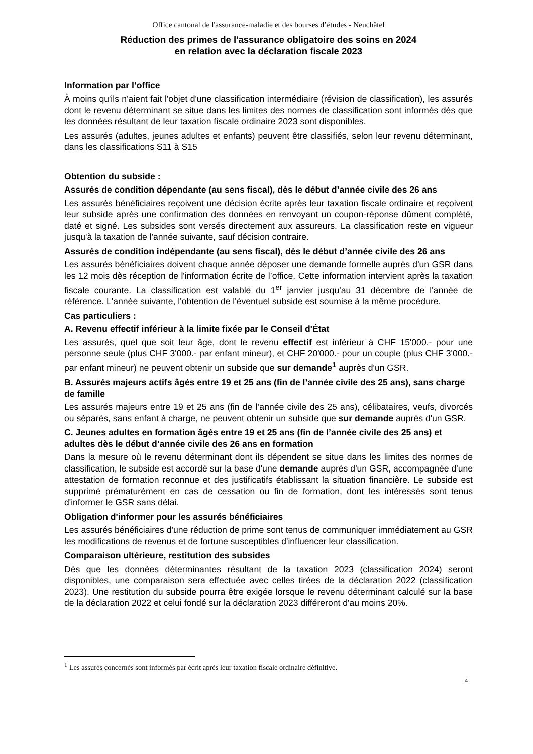Office cantonal de l'assurance-maladie et des bourses d’études - Neuchâtel
Réduction des primes de l'assurance obligatoire des soins en 2024
en relation avec la déclaration fiscale 2023
Information par l’office
À moins qu'ils n'aient fait l'objet d'une classification intermédiaire (révision de classification), les assurés dont le revenu déterminant se situe dans les limites des normes de classification sont informés dès que les données résultant de leur taxation fiscale ordinaire 2023 sont disponibles.
Les assurés (adultes, jeunes adultes et enfants) peuvent être classifiés, selon leur revenu déterminant, dans les classifications S11 à S15
Obtention du subside :
Assurés de condition dépendante (au sens fiscal), dès le début d’année civile des 26 ans
Les assurés bénéficiaires reçoivent une décision écrite après leur taxation fiscale ordinaire et reçoivent leur subside après une confirmation des données en renvoyant un coupon-réponse dûment complété, daté et signé. Les subsides sont versés directement aux assureurs. La classification reste en vigueur jusqu'à la taxation de l'année suivante, sauf décision contraire.
Assurés de condition indépendante (au sens fiscal), dès le début d’année civile des 26 ans
Les assurés bénéficiaires doivent chaque année déposer une demande formelle auprès d'un GSR dans les 12 mois dès réception de l'information écrite de l’office. Cette information intervient après la taxation fiscale courante. La classification est valable du 1<sup>er</sup> janvier jusqu'au 31 décembre de l'année de référence. L'année suivante, l'obtention de l'éventuel subside est soumise à la même procédure.
Cas particuliers :
A. Revenu effectif inférieur à la limite fixée par le Conseil d'État
Les assurés, quel que soit leur âge, dont le revenu effectif est inférieur à CHF 15'000.- pour une personne seule (plus CHF 3'000.- par enfant mineur), et CHF 20'000.- pour un couple (plus CHF 3'000.- par enfant mineur) ne peuvent obtenir un subside que sur demande<sup>1</sup> auprès d'un GSR.
B. Assurés majeurs actifs âgés entre 19 et 25 ans (fin de l’année civile des 25 ans), sans charge de famille
Les assurés majeurs entre 19 et 25 ans (fin de l’année civile des 25 ans), célibataires, veufs, divorcés ou séparés, sans enfant à charge, ne peuvent obtenir un subside que sur demande auprès d'un GSR.
C. Jeunes adultes en formation âgés entre 19 et 25 ans (fin de l’année civile des 25 ans) et adultes dès le début d’année civile des 26 ans en formation
Dans la mesure où le revenu déterminant dont ils dépendent se situe dans les limites des normes de classification, le subside est accordé sur la base d'une demande auprès d'un GSR, accompagnée d'une attestation de formation reconnue et des justificatifs établissant la situation financière. Le subside est supprimé prématurément en cas de cessation ou fin de formation, dont les intéressés sont tenus d'informer le GSR sans délai.
Obligation d'informer pour les assurés bénéficiaires
Les assurés bénéficiaires d'une réduction de prime sont tenus de communiquer immédiatement au GSR les modifications de revenus et de fortune susceptibles d'influencer leur classification.
Comparaison ultérieure, restitution des subsides
Dès que les données déterminantes résultant de la taxation 2023 (classification 2024) seront disponibles, une comparaison sera effectuée avec celles tirées de la déclaration 2022 (classification 2023). Une restitution du subside pourra être exigée lorsque le revenu déterminant calculé sur la base de la déclaration 2022 et celui fondé sur la déclaration 2023 différeront d'au moins 20%.
<sup>1</sup> Les assurés concernés sont informés par écrit après leur taxation fiscale ordinaire définitive.
4